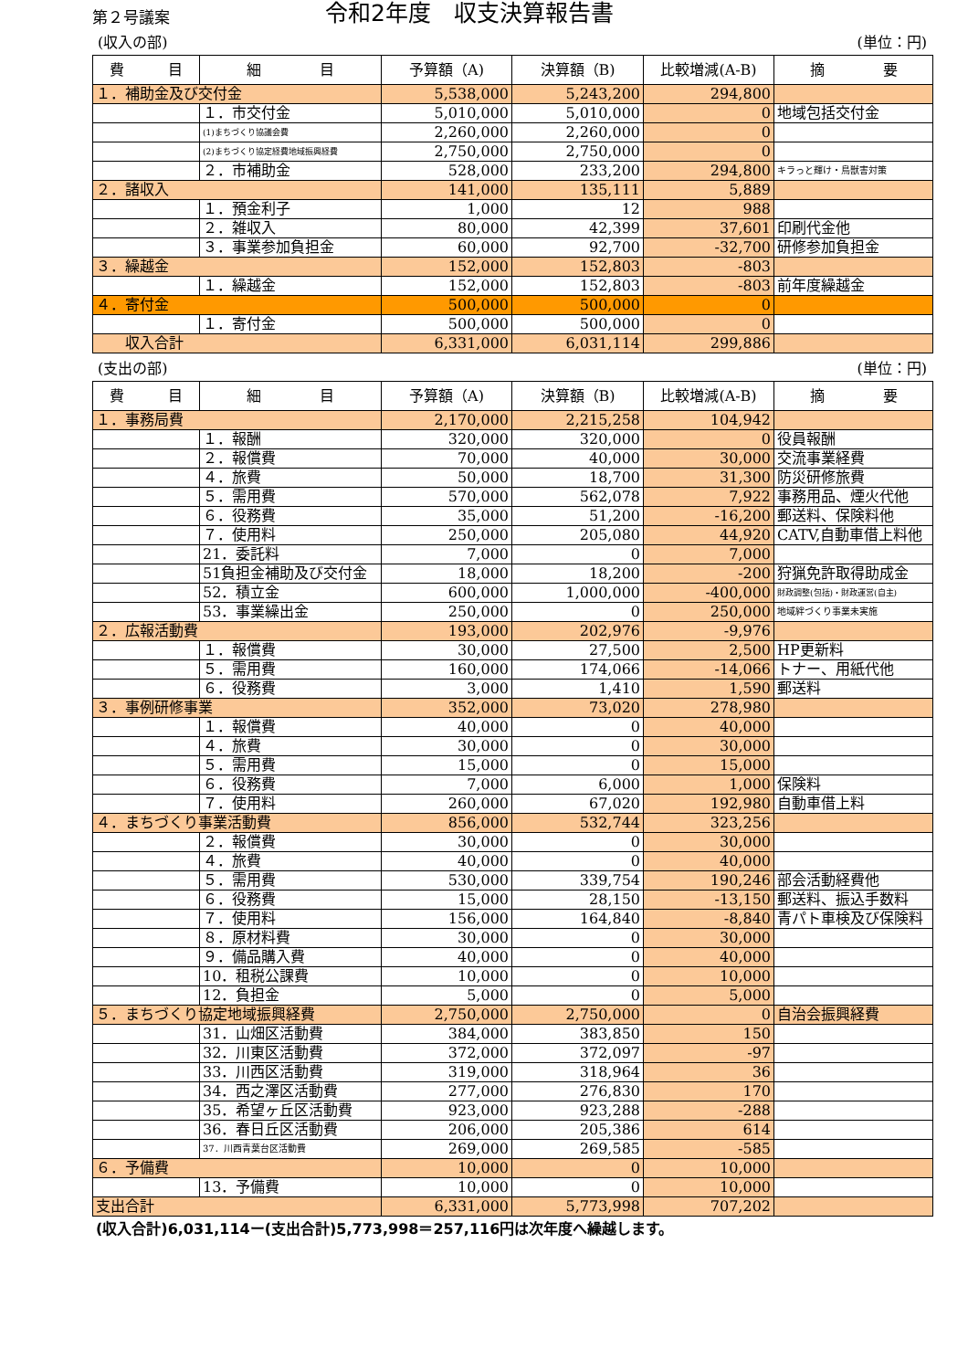第２号議案
令和2年度　収支決算報告書
(収入の部) (単位：円)
| 費 目 | 細 目 | 予算額（A) | 決算額（B) | 比較増減(A-B) | 摘 要 |
| --- | --- | --- | --- | --- | --- |
| １．補助金及び交付金 | | 5,538,000 | 5,243,200 | 294,800 | |
| | １．市交付金 | 5,010,000 | 5,010,000 | 0 | 地域包括交付金 |
| | (1)まちづくり協議会費 | 2,260,000 | 2,260,000 | 0 | |
| | (2)まちづくり協定経費地域振興経費 | 2,750,000 | 2,750,000 | 0 | |
| | ２．市補助金 | 528,000 | 233,200 | 294,800 | キラっと輝け・鳥獣害対策 |
| ２．諸収入 | | 141,000 | 135,111 | 5,889 | |
| | １．預金利子 | 1,000 | 12 | 988 | |
| | ２．雑収入 | 80,000 | 42,399 | 37,601 | 印刷代金他 |
| | ３．事業参加負担金 | 60,000 | 92,700 | -32,700 | 研修参加負担金 |
| ３．繰越金 | | 152,000 | 152,803 | -803 | |
| | １．繰越金 | 152,000 | 152,803 | -803 | 前年度繰越金 |
| ４．寄付金 | | 500,000 | 500,000 | 0 | |
| | １．寄付金 | 500,000 | 500,000 | 0 | |
| 収入合計 | | 6,331,000 | 6,031,114 | 299,886 | |
(支出の部) (単位：円)
| 費 目 | 細 目 | 予算額（A) | 決算額（B) | 比較増減(A-B) | 摘 要 |
| --- | --- | --- | --- | --- | --- |
| １．事務局費 | | 2,170,000 | 2,215,258 | 104,942 | |
| | １．報酬 | 320,000 | 320,000 | 0 | 役員報酬 |
| | ２．報償費 | 70,000 | 40,000 | 30,000 | 交流事業経費 |
| | ４．旅費 | 50,000 | 18,700 | 31,300 | 防災研修旅費 |
| | ５．需用費 | 570,000 | 562,078 | 7,922 | 事務用品、煙火代他 |
| | ６．役務費 | 35,000 | 51,200 | -16,200 | 郵送料、保険料他 |
| | ７．使用料 | 250,000 | 205,080 | 44,920 | CATV,自動車借上料他 |
| | 21．委託料 | 7,000 | 0 | 7,000 | |
| | 51負担金補助及び交付金 | 18,000 | 18,200 | -200 | 狩猟免許取得助成金 |
| | 52．積立金 | 600,000 | 1,000,000 | -400,000 | 財政調整(包括)・財政運営(自主) |
| | 53．事業繰出金 | 250,000 | 0 | 250,000 | 地域絆づくり事業未実施 |
| ２．広報活動費 | | 193,000 | 202,976 | -9,976 | |
| | １．報償費 | 30,000 | 27,500 | 2,500 | HP更新料 |
| | ５．需用費 | 160,000 | 174,066 | -14,066 | トナー、用紙代他 |
| | ６．役務費 | 3,000 | 1,410 | 1,590 | 郵送料 |
| ３．事例研修事業 | | 352,000 | 73,020 | 278,980 | |
| | １．報償費 | 40,000 | 0 | 40,000 | |
| | ４．旅費 | 30,000 | 0 | 30,000 | |
| | ５．需用費 | 15,000 | 0 | 15,000 | |
| | ６．役務費 | 7,000 | 6,000 | 1,000 | 保険料 |
| | ７．使用料 | 260,000 | 67,020 | 192,980 | 自動車借上料 |
| ４．まちづくり事業活動費 | | 856,000 | 532,744 | 323,256 | |
| | ２．報償費 | 30,000 | 0 | 30,000 | |
| | ４．旅費 | 40,000 | 0 | 40,000 | |
| | ５．需用費 | 530,000 | 339,754 | 190,246 | 部会活動経費他 |
| | ６．役務費 | 15,000 | 28,150 | -13,150 | 郵送料、振込手数料 |
| | ７．使用料 | 156,000 | 164,840 | -8,840 | 青パト車検及び保険料 |
| | ８．原材料費 | 30,000 | 0 | 30,000 | |
| | ９．備品購入費 | 40,000 | 0 | 40,000 | |
| | 10．租税公課費 | 10,000 | 0 | 10,000 | |
| | 12．負担金 | 5,000 | 0 | 5,000 | |
| ５．まちづくり協定地域振興経費 | | 2,750,000 | 2,750,000 | 0 | 自治会振興経費 |
| | 31．山畑区活動費 | 384,000 | 383,850 | 150 | |
| | 32．川東区活動費 | 372,000 | 372,097 | -97 | |
| | 33．川西区活動費 | 319,000 | 318,964 | 36 | |
| | 34．西之澤区活動費 | 277,000 | 276,830 | 170 | |
| | 35．希望ヶ丘区活動費 | 923,000 | 923,288 | -288 | |
| | 36．春日丘区活動費 | 206,000 | 205,386 | 614 | |
| | 37．川西青葉台区活動費 | 269,000 | 269,585 | -585 | |
| ６．予備費 | | 10,000 | 0 | 10,000 | |
| | 13．予備費 | 10,000 | 0 | 10,000 | |
| 支出合計 | | 6,331,000 | 5,773,998 | 707,202 | |
(収入合計)6,031,114ー(支出合計)5,773,998＝257,116円は次年度へ繰越します。